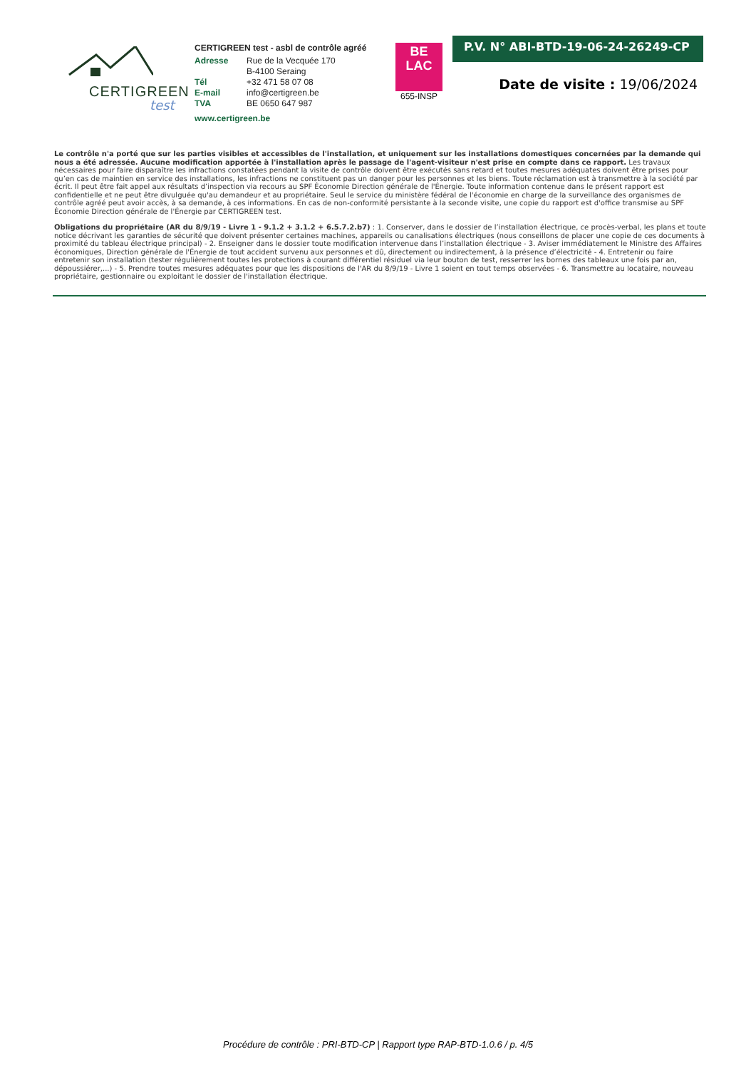CERTIGREEN
test
CERTIGREEN test - asbl de contrôle agréé
| Adresse | Rue de la Vecquée 170 B-4100 Seraing |
| Tél | +32 471 58 07 08 |
| E-mail | info@certigreen.be |
| TVA | BE 0650 647 987 |
www.certigreen.be
BE
LAC
655-INSP
P.V. N° ABI-BTD-19-06-24-26249-CP
Date de visite : 19/06/2024
Le contrôle n'a porté que sur les parties visibles et accessibles de l'installation, et uniquement sur les installations domestiques concernées par la demande qui nous a été adressée. Aucune modification apportée à l'installation après le passage de l'agent-visiteur n'est prise en compte dans ce rapport. Les travaux nécessaires pour faire disparaître les infractions constatées pendant la visite de contrôle doivent être exécutés sans retard et toutes mesures adéquates doivent être prises pour qu’en cas de maintien en service des installations, les infractions ne constituent pas un danger pour les personnes et les biens. Toute réclamation est à transmettre à la société par écrit. Il peut être fait appel aux résultats d’inspection via recours au SPF Économie Direction générale de l'Énergie. Toute information contenue dans le présent rapport est confidentielle et ne peut être divulguée qu'au demandeur et au propriétaire. Seul le service du ministère fédéral de l'économie en charge de la surveillance des organismes de contrôle agréé peut avoir accès, à sa demande, à ces informations. En cas de non-conformité persistante à la seconde visite, une copie du rapport est d'office transmise au SPF Économie Direction générale de l'Énergie par CERTIGREEN test.
Obligations du propriétaire (AR du 8/9/19 - Livre 1 - 9.1.2 + 3.1.2 + 6.5.7.2.b7) : 1. Conserver, dans le dossier de l’installation électrique, ce procès-verbal, les plans et toute notice décrivant les garanties de sécurité que doivent présenter certaines machines, appareils ou canalisations électriques (nous conseillons de placer une copie de ces documents à proximité du tableau électrique principal) - 2. Enseigner dans le dossier toute modification intervenue dans l’installation électrique - 3. Aviser immédiatement le Ministre des Affaires économiques, Direction générale de l'Énergie de tout accident survenu aux personnes et dû, directement ou indirectement, à la présence d’électricité - 4. Entretenir ou faire entretenir son installation (tester régulièrement toutes les protections à courant différentiel résiduel via leur bouton de test, resserrer les bornes des tableaux une fois par an, dépoussiérer,...) - 5. Prendre toutes mesures adéquates pour que les dispositions de l'AR du 8/9/19 - Livre 1 soient en tout temps observées - 6. Transmettre au locataire, nouveau propriétaire, gestionnaire ou exploitant le dossier de l'installation électrique.
Procédure de contrôle : PRI-BTD-CP | Rapport type RAP-BTD-1.0.6 / p. 4/5